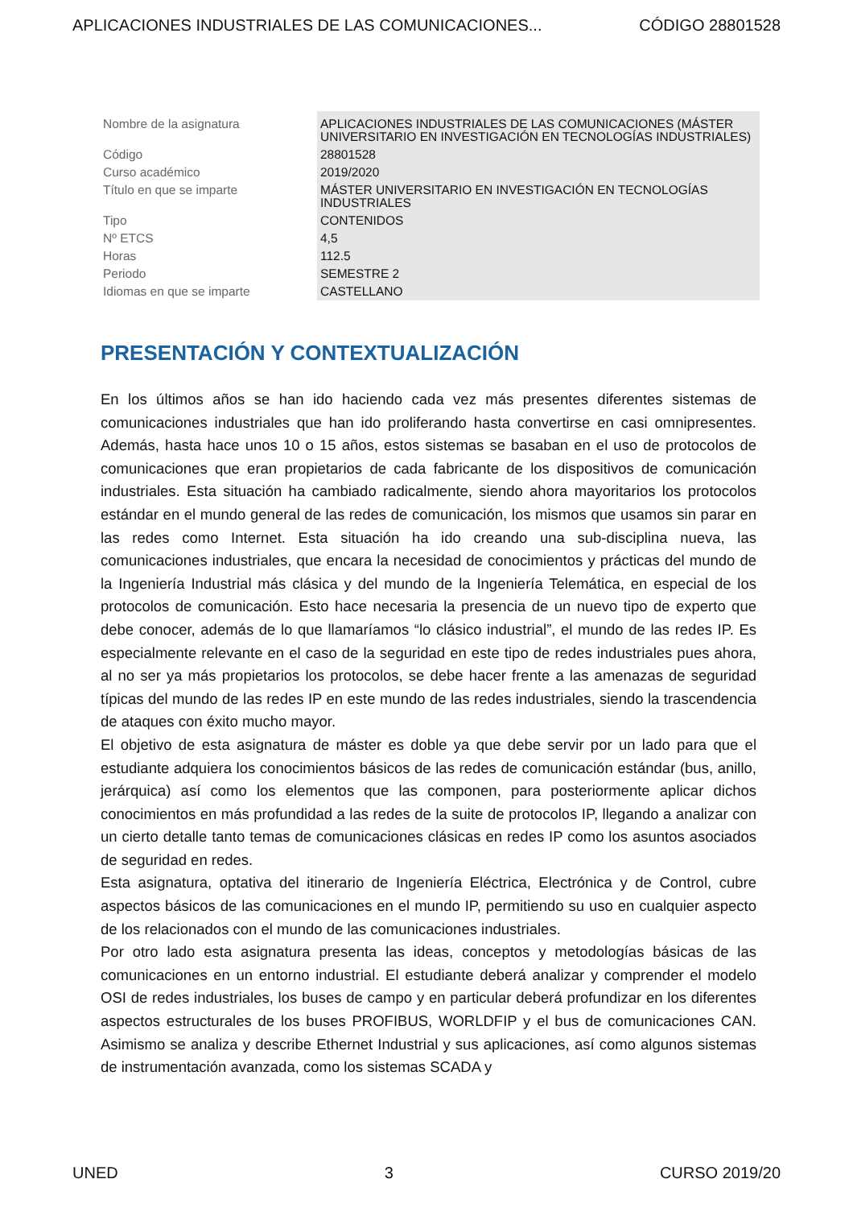APLICACIONES INDUSTRIALES DE LAS COMUNICACIONES... CÓDIGO 28801528
| Nombre de la asignatura | APLICACIONES INDUSTRIALES DE LAS COMUNICACIONES (MÁSTER UNIVERSITARIO EN INVESTIGACIÓN EN TECNOLOGÍAS INDUSTRIALES) |
| Código | 28801528 |
| Curso académico | 2019/2020 |
| Título en que se imparte | MÁSTER UNIVERSITARIO EN INVESTIGACIÓN EN TECNOLOGÍAS INDUSTRIALES |
| Tipo | CONTENIDOS |
| Nº ETCS | 4,5 |
| Horas | 112.5 |
| Periodo | SEMESTRE 2 |
| Idiomas en que se imparte | CASTELLANO |
PRESENTACIÓN Y CONTEXTUALIZACIÓN
En los últimos años se han ido haciendo cada vez más presentes diferentes sistemas de comunicaciones industriales que han ido proliferando hasta convertirse en casi omnipresentes. Además, hasta hace unos 10 o 15 años, estos sistemas se basaban en el uso de protocolos de comunicaciones que eran propietarios de cada fabricante de los dispositivos de comunicación industriales. Esta situación ha cambiado radicalmente, siendo ahora mayoritarios los protocolos estándar en el mundo general de las redes de comunicación, los mismos que usamos sin parar en las redes como Internet. Esta situación ha ido creando una sub-disciplina nueva, las comunicaciones industriales, que encara la necesidad de conocimientos y prácticas del mundo de la Ingeniería Industrial más clásica y del mundo de la Ingeniería Telemática, en especial de los protocolos de comunicación. Esto hace necesaria la presencia de un nuevo tipo de experto que debe conocer, además de lo que llamaríamos “lo clásico industrial”, el mundo de las redes IP. Es especialmente relevante en el caso de la seguridad en este tipo de redes industriales pues ahora, al no ser ya más propietarios los protocolos, se debe hacer frente a las amenazas de seguridad típicas del mundo de las redes IP en este mundo de las redes industriales, siendo la trascendencia de ataques con éxito mucho mayor.
El objetivo de esta asignatura de máster es doble ya que debe servir por un lado para que el estudiante adquiera los conocimientos básicos de las redes de comunicación estándar (bus, anillo, jerárquica) así como los elementos que las componen, para posteriormente aplicar dichos conocimientos en más profundidad a las redes de la suite de protocolos IP, llegando a analizar con un cierto detalle tanto temas de comunicaciones clásicas en redes IP como los asuntos asociados de seguridad en redes.
Esta asignatura, optativa del itinerario de Ingeniería Eléctrica, Electrónica y de Control, cubre aspectos básicos de las comunicaciones en el mundo IP, permitiendo su uso en cualquier aspecto de los relacionados con el mundo de las comunicaciones industriales.
Por otro lado esta asignatura presenta las ideas, conceptos y metodologías básicas de las comunicaciones en un entorno industrial. El estudiante deberá analizar y comprender el modelo OSI de redes industriales, los buses de campo y en particular deberá profundizar en los diferentes aspectos estructurales de los buses PROFIBUS, WORLDFIP y el bus de comunicaciones CAN. Asimismo se analiza y describe Ethernet Industrial y sus aplicaciones, así como algunos sistemas de instrumentación avanzada, como los sistemas SCADA y
UNED 3 CURSO 2019/20